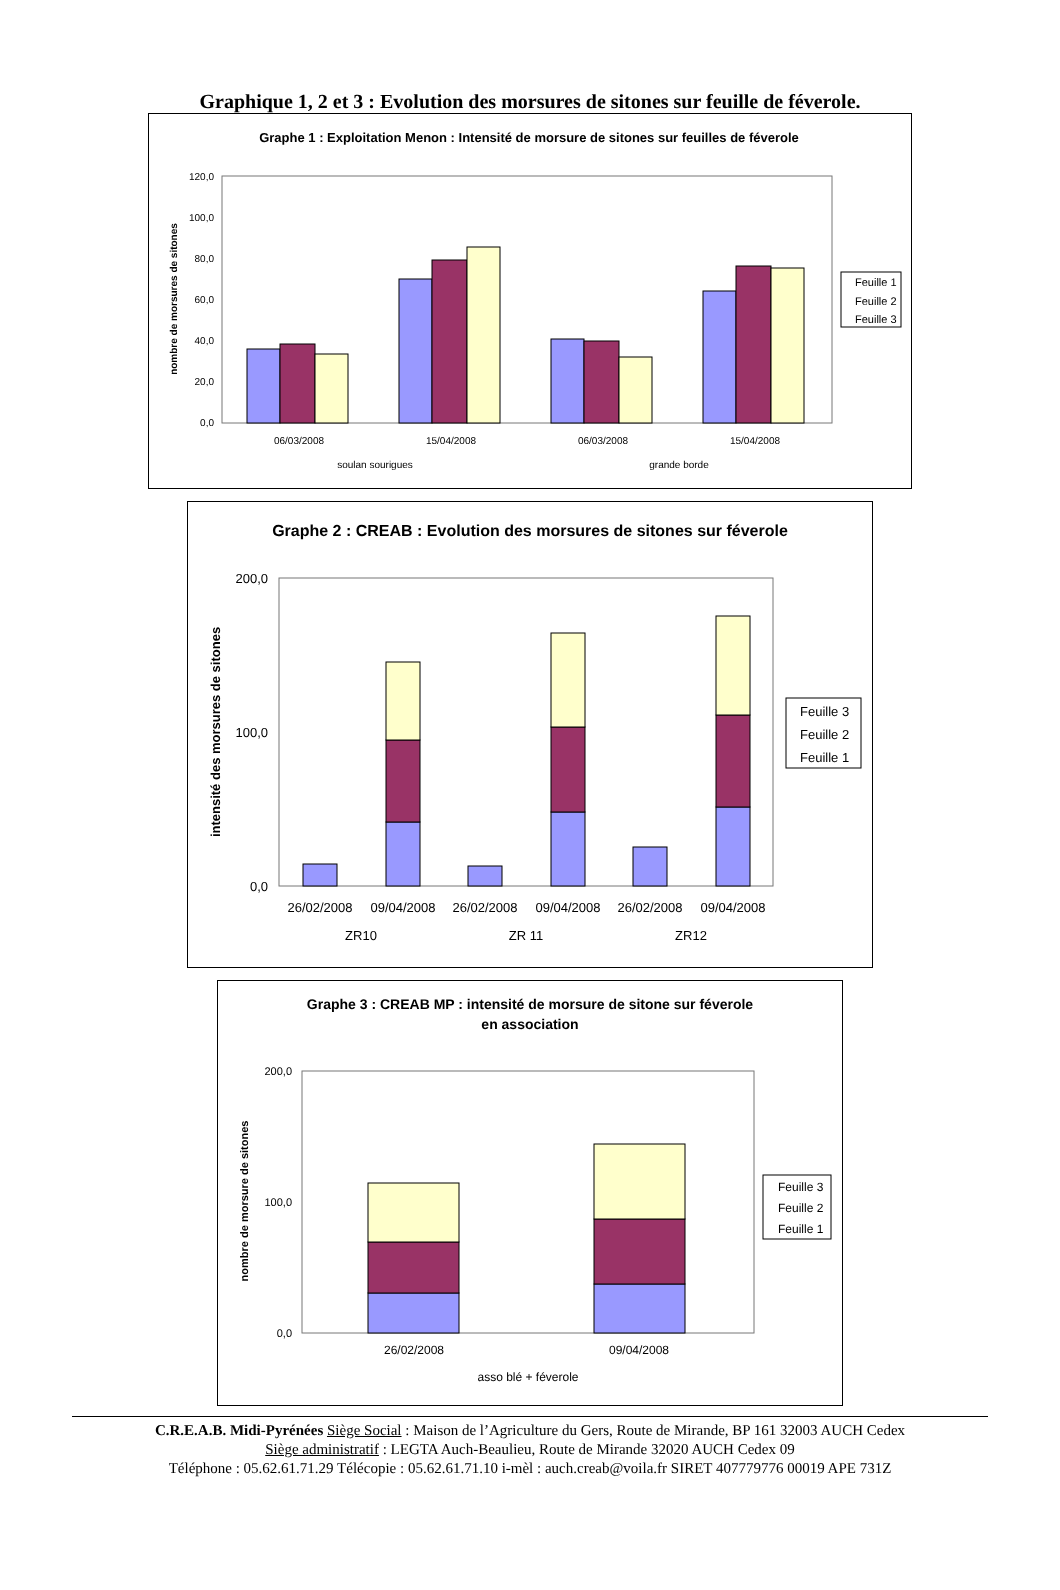Graphique 1, 2 et 3 : Evolution des morsures de sitones sur feuille de féverole.
Graphe 1 : Exploitation Menon : Intensité de morsure de sitones sur feuilles de féverole
120,0
100,0
80,0
60,0
40,0
20,0
0,0
nombre de morsures de sitones
06/03/2008
15/04/2008
06/03/2008
15/04/2008
soulan sourigues
grande borde
Feuille 1
Feuille 2
Feuille 3
Graphe 2 : CREAB : Evolution des morsures de sitones sur féverole
200,0
100,0
0,0
intensité des morsures de sitones
26/02/2008
09/04/2008
26/02/2008
09/04/2008
26/02/2008
09/04/2008
ZR10
ZR 11
ZR12
Feuille 3
Feuille 2
Feuille 1
Graphe 3 : CREAB MP : intensité de morsure de sitone sur féverole
en association
200,0
100,0
0,0
nombre de morsure de sitones
26/02/2008
09/04/2008
asso blé + féverole
Feuille 3
Feuille 2
Feuille 1
C.R.E.A.B. Midi-Pyrénées Siège Social : Maison de l’Agriculture du Gers, Route de Mirande, BP 161 32003 AUCH Cedex
Siège administratif : LEGTA Auch-Beaulieu, Route de Mirande 32020 AUCH Cedex 09
Téléphone : 05.62.61.71.29 Télécopie : 05.62.61.71.10 i-mèl : auch.creab@voila.fr SIRET 407779776 00019 APE 731Z